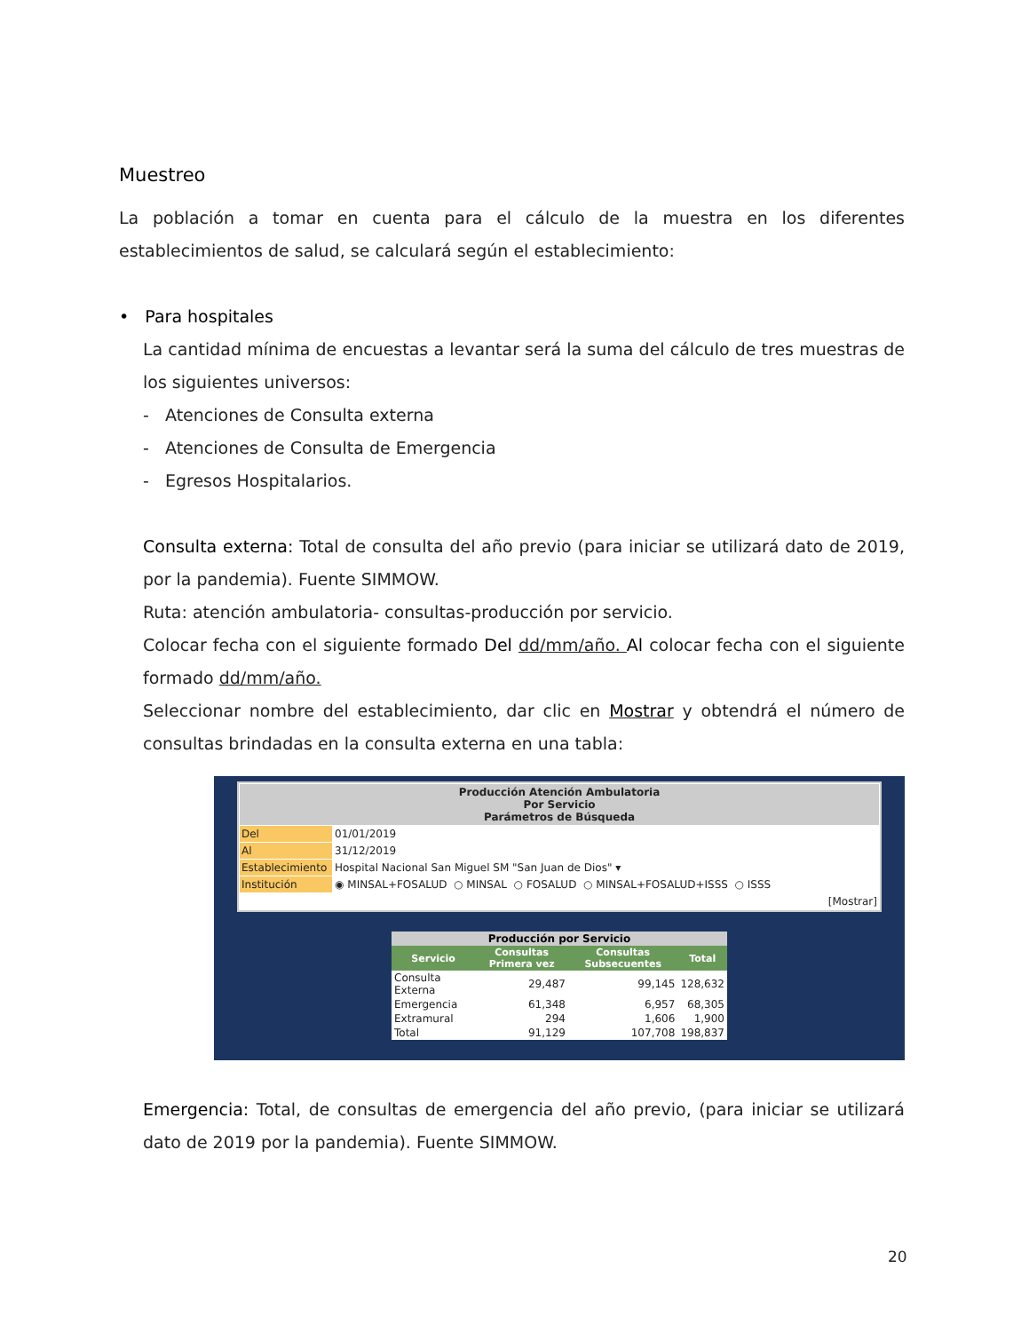Muestreo
La población a tomar en cuenta para el cálculo de la muestra en los diferentes establecimientos de salud, se calculará según el establecimiento:
• Para hospitales
La cantidad mínima de encuestas a levantar será la suma del cálculo de tres muestras de los siguientes universos:
- Atenciones de Consulta externa
- Atenciones de Consulta de Emergencia
- Egresos Hospitalarios.
Consulta externa: Total de consulta del año previo (para iniciar se utilizará dato de 2019, por la pandemia). Fuente SIMMOW.
Ruta: atención ambulatoria- consultas-producción por servicio.
Colocar fecha con el siguiente formado Del dd/mm/año. Al colocar fecha con el siguiente formado dd/mm/año.
Seleccionar nombre del establecimiento, dar clic en Mostrar y obtendrá el número de consultas brindadas en la consulta externa en una tabla:
| Producción Atención Ambulatoria Por Servicio Parámetros de Búsqueda | |
| Del | 01/01/2019 |
| Al | 31/12/2019 |
| Establecimiento | Hospital Nacional San Miguel SM "San Juan de Dios" ▾ |
| Institución | ◉ MINSAL+FOSALUD ○ MINSAL ○ FOSALUD ○ MINSAL+FOSALUD+ISSS ○ ISSS |
| [Mostrar] | |
| Producción por Servicio | | | |
| --- | --- | --- | --- |
| Servicio | Consultas Primera vez | Consultas Subsecuentes | Total |
| Consulta Externa | 29,487 | 99,145 | 128,632 |
| Emergencia | 61,348 | 6,957 | 68,305 |
| Extramural | 294 | 1,606 | 1,900 |
| Total | 91,129 | 107,708 | 198,837 |
Emergencia: Total, de consultas de emergencia del año previo, (para iniciar se utilizará dato de 2019 por la pandemia). Fuente SIMMOW.
20